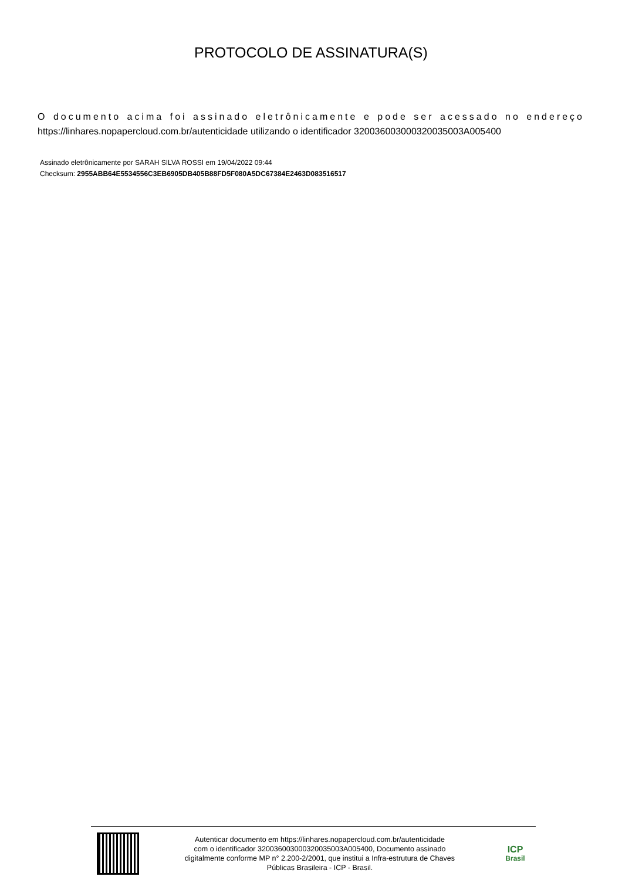PROTOCOLO DE ASSINATURA(S)
O documento acima foi assinado eletrônicamente e pode ser acessado no endereço https://linhares.nopapercloud.com.br/autenticidade utilizando o identificador 320036003000320035003A005400
Assinado eletrônicamente por SARAH SILVA ROSSI em 19/04/2022 09:44
Checksum: 2955ABB64E5534556C3EB6905DB405B88FD5F080A5DC67384E2463D083516517
Autenticar documento em https://linhares.nopapercloud.com.br/autenticidade
com o identificador 320036003000320035003A005400, Documento assinado
digitalmente conforme MP n° 2.200-2/2001, que institui a Infra-estrutura de Chaves
Públicas Brasileira - ICP - Brasil.
ICP
Brasil